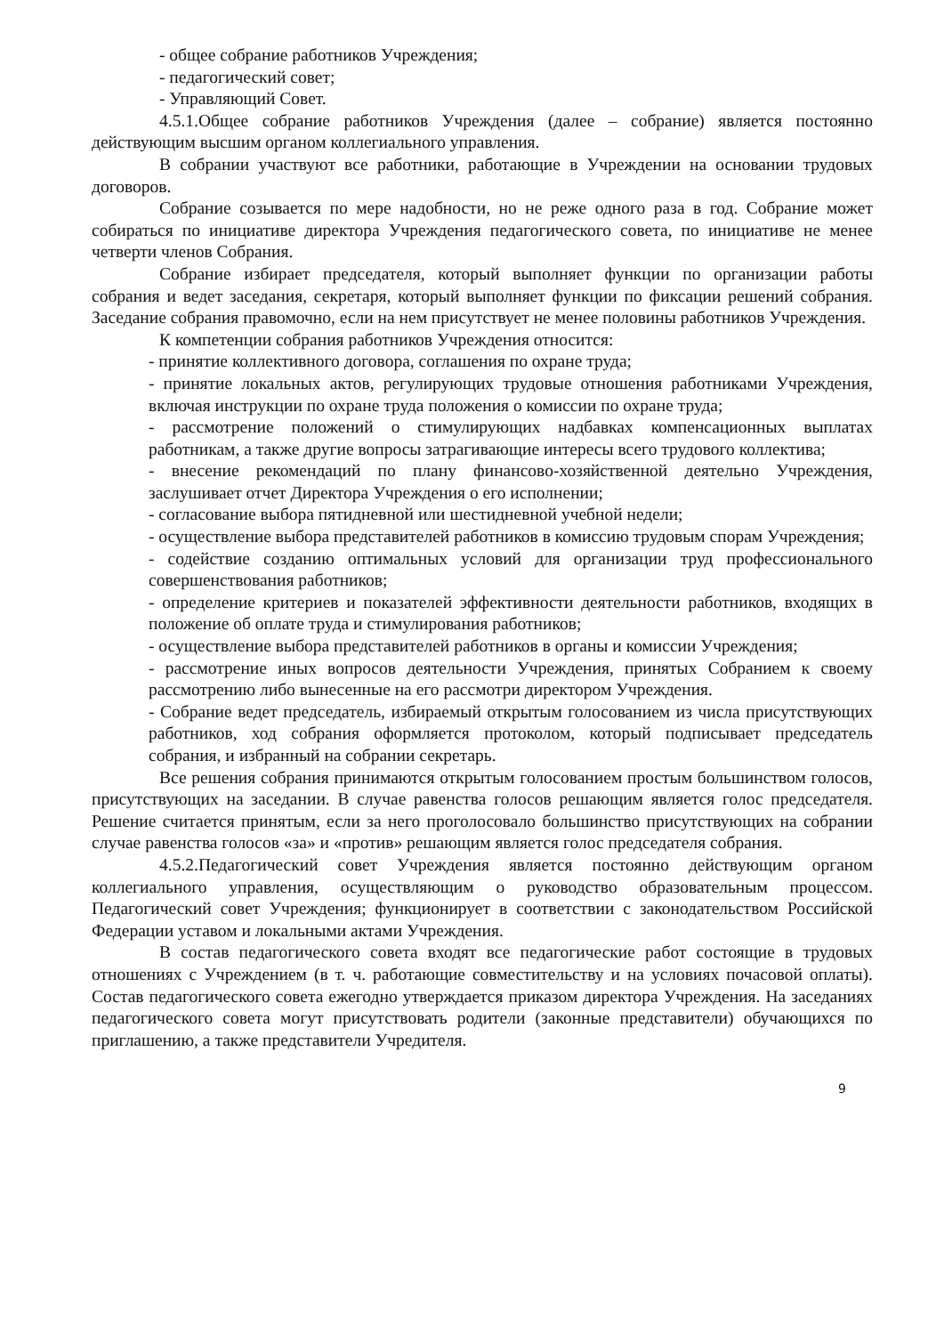- общее собрание работников Учреждения;
- педагогический совет;
- Управляющий Совет.
4.5.1.Общее собрание работников Учреждения (далее – собрание) является постоянно действующим высшим органом коллегиального управления.
В собрании участвуют все работники, работающие в Учреждении на основании трудовых договоров.
Собрание созывается по мере надобности, но не реже одного раза в год. Собрание может собираться по инициативе директора Учреждения педагогического совета, по инициативе не менее четверти членов Собрания.
Собрание избирает председателя, который выполняет функции по организации работы собрания и ведет заседания, секретаря, который выполняет функции по фиксации решений собрания. Заседание собрания правомочно, если на нем присутствует не менее половины работников Учреждения.
К компетенции собрания работников Учреждения относится:
- принятие коллективного договора, соглашения по охране труда;
- принятие локальных актов, регулирующих трудовые отношения работниками Учреждения, включая инструкции по охране труда положения о комиссии по охране труда;
- рассмотрение положений о стимулирующих надбавках компенсационных выплатах работникам, а также другие вопросы затрагивающие интересы всего трудового коллектива;
- внесение рекомендаций по плану финансово-хозяйственной деятельно Учреждения, заслушивает отчет Директора Учреждения о его исполнении;
- согласование выбора пятидневной или шестидневной учебной недели;
- осуществление выбора представителей работников в комиссию трудовым спорам Учреждения;
- содействие созданию оптимальных условий для организации труд профессионального совершенствования работников;
- определение критериев и показателей эффективности деятельности работников, входящих в положение об оплате труда и стимулирования работников;
- осуществление выбора представителей работников в органы и комиссии Учреждения;
- рассмотрение иных вопросов деятельности Учреждения, принятых Собранием к своему рассмотрению либо вынесенные на его рассмотри директором Учреждения.
- Собрание ведет председатель, избираемый открытым голосованием из числа присутствующих работников, ход собрания оформляется протоколом, который подписывает председатель собрания, и избранный на собрании секретарь.
Все решения собрания принимаются открытым голосованием простым большинством голосов, присутствующих на заседании. В случае равенства голосов решающим является голос председателя. Решение считается принятым, если за него проголосовало большинство присутствующих на собрании случае равенства голосов «за» и «против» решающим является голос председателя собрания.
4.5.2.Педагогический совет Учреждения является постоянно действующим органом коллегиального управления, осуществляющим о руководство образовательным процессом. Педагогический совет Учреждения; функционирует в соответствии с законодательством Российской Федерации уставом и локальными актами Учреждения.
В состав педагогического совета входят все педагогические работ состоящие в трудовых отношениях с Учреждением (в т. ч. работающие совместительству и на условиях почасовой оплаты). Состав педагогического совета ежегодно утверждается приказом директора Учреждения. На заседаниях педагогического совета могут присутствовать родители (законные представители) обучающихся по приглашению, а также представители Учредителя.
9